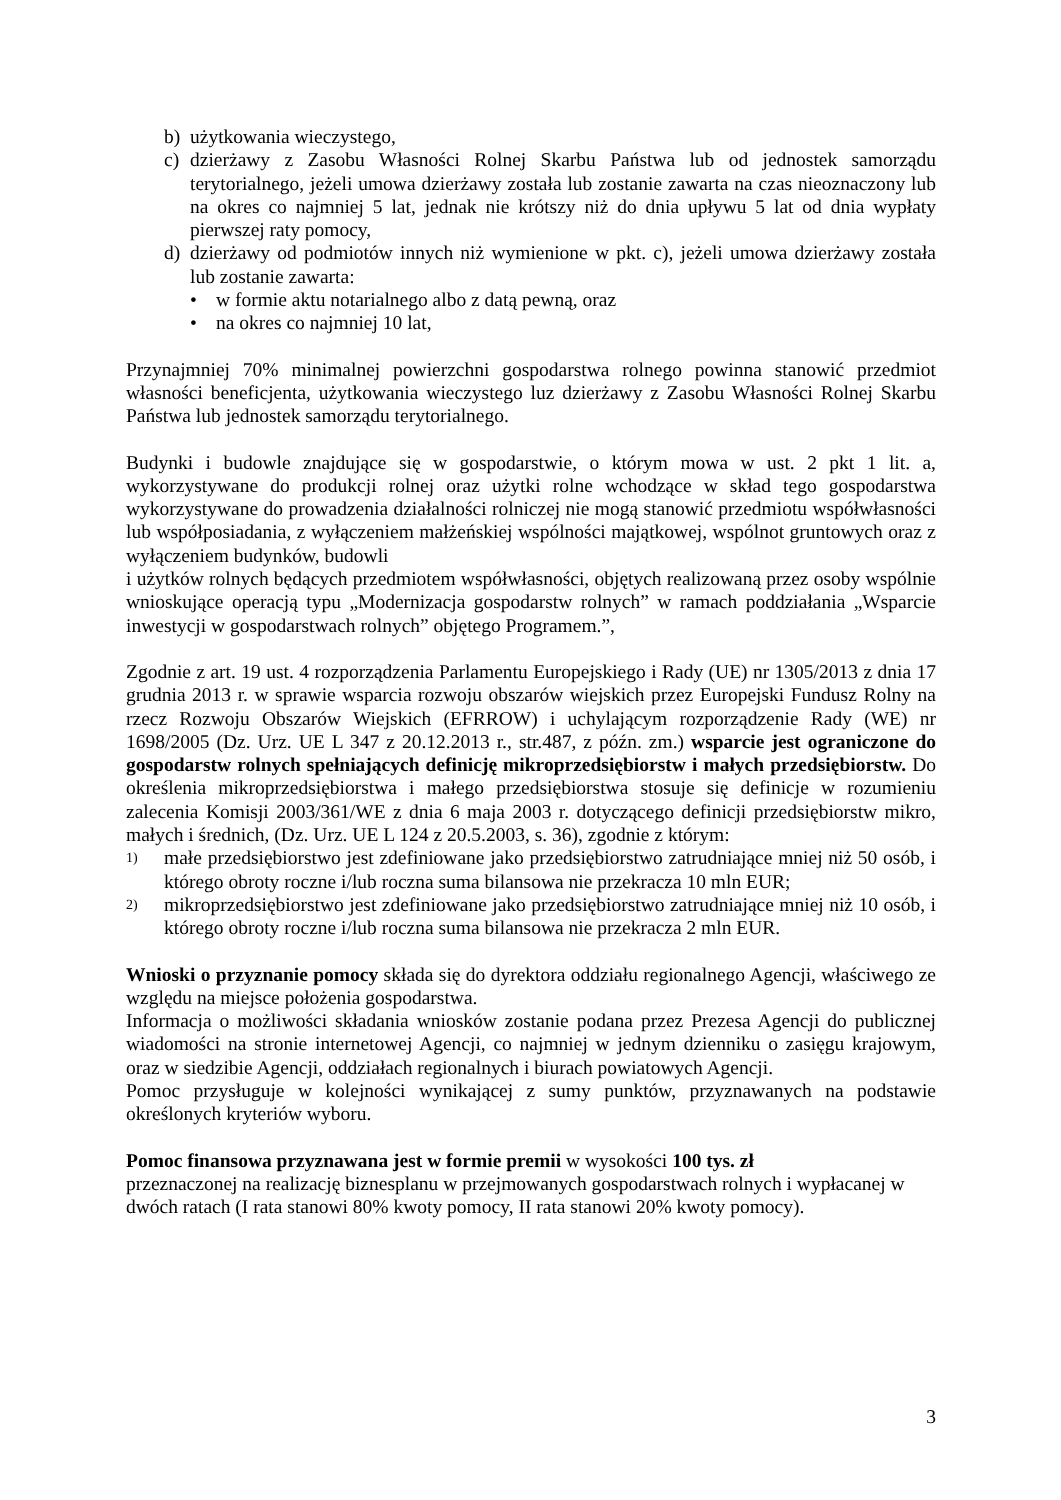b) użytkowania wieczystego,
c) dzierżawy z Zasobu Własności Rolnej Skarbu Państwa lub od jednostek samorządu terytorialnego, jeżeli umowa dzierżawy została lub zostanie zawarta na czas nieoznaczony lub na okres co najmniej 5 lat, jednak nie krótszy niż do dnia upływu 5 lat od dnia wypłaty pierwszej raty pomocy,
d) dzierżawy od podmiotów innych niż wymienione w pkt. c), jeżeli umowa dzierżawy została lub zostanie zawarta:
• w formie aktu notarialnego albo z datą pewną, oraz
• na okres co najmniej 10 lat,
Przynajmniej 70% minimalnej powierzchni gospodarstwa rolnego powinna stanowić przedmiot własności beneficjenta, użytkowania wieczystego luz dzierżawy z Zasobu Własności Rolnej Skarbu Państwa lub jednostek samorządu terytorialnego.
Budynki i budowle znajdujące się w gospodarstwie, o którym mowa w ust. 2 pkt 1 lit. a, wykorzystywane do produkcji rolnej oraz użytki rolne wchodzące w skład tego gospodarstwa wykorzystywane do prowadzenia działalności rolniczej nie mogą stanowić przedmiotu współwłasności lub współposiadania, z wyłączeniem małżeńskiej wspólności majątkowej, wspólnot gruntowych oraz z wyłączeniem budynków, budowli
i użytków rolnych będących przedmiotem współwłasności, objętych realizowaną przez osoby wspólnie wnioskujące operacją typu „Modernizacja gospodarstw rolnych” w ramach poddziałania „Wsparcie inwestycji w gospodarstwach rolnych” objętego Programem.”,
Zgodnie z art. 19 ust. 4 rozporządzenia Parlamentu Europejskiego i Rady (UE) nr 1305/2013 z dnia 17 grudnia 2013 r. w sprawie wsparcia rozwoju obszarów wiejskich przez Europejski Fundusz Rolny na rzecz Rozwoju Obszarów Wiejskich (EFRROW) i uchylającym rozporządzenie Rady (WE) nr 1698/2005 (Dz. Urz. UE L 347 z 20.12.2013 r., str.487, z późn. zm.) wsparcie jest ograniczone do gospodarstw rolnych spełniających definicję mikroprzedsiębiorstw i małych przedsiębiorstw. Do określenia mikroprzedsiębiorstwa i małego przedsiębiorstwa stosuje się definicje w rozumieniu zalecenia Komisji 2003/361/WE z dnia 6 maja 2003 r. dotyczącego definicji przedsiębiorstw mikro, małych i średnich, (Dz. Urz. UE L 124 z 20.5.2003, s. 36), zgodnie z którym:
1) małe przedsiębiorstwo jest zdefiniowane jako przedsiębiorstwo zatrudniające mniej niż 50 osób, i którego obroty roczne i/lub roczna suma bilansowa nie przekracza 10 mln EUR;
2) mikroprzedsiębiorstwo jest zdefiniowane jako przedsiębiorstwo zatrudniające mniej niż 10 osób, i którego obroty roczne i/lub roczna suma bilansowa nie przekracza 2 mln EUR.
Wnioski o przyznanie pomocy składa się do dyrektora oddziału regionalnego Agencji, właściwego ze względu na miejsce położenia gospodarstwa.
Informacja o możliwości składania wniosków zostanie podana przez Prezesa Agencji do publicznej wiadomości na stronie internetowej Agencji, co najmniej w jednym dzienniku o zasięgu krajowym, oraz w siedzibie Agencji, oddziałach regionalnych i biurach powiatowych Agencji.
Pomoc przysługuje w kolejności wynikającej z sumy punktów, przyznawanych na podstawie określonych kryteriów wyboru.
Pomoc finansowa przyznawana jest w formie premii w wysokości 100 tys. zł
przeznaczonej na realizację biznesplanu w przejmowanych gospodarstwach rolnych i wypłacanej w dwóch ratach (I rata stanowi 80% kwoty pomocy, II rata stanowi 20% kwoty pomocy).
3